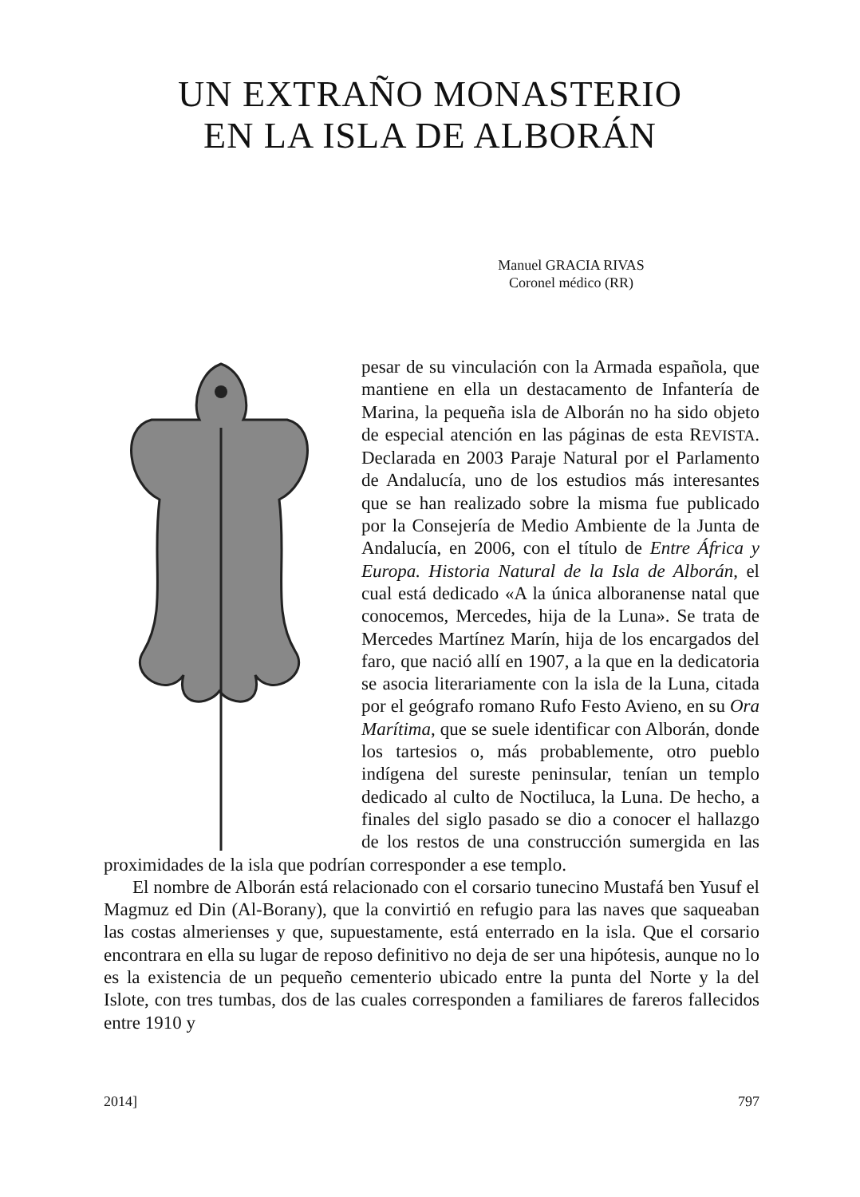UN EXTRAÑO MONASTERIO
EN LA ISLA DE ALBORÁN
Manuel GRACIA RIVAS
Coronel médico (RR)
pesar de su vinculación con la Armada española, que mantiene en ella un destacamento de Infantería de Marina, la pequeña isla de Alborán no ha sido objeto de especial atención en las páginas de esta REVISTA. Declarada en 2003 Paraje Natural por el Parlamento de Andalucía, uno de los estudios más interesantes que se han realizado sobre la misma fue publicado por la Consejería de Medio Ambiente de la Junta de Andalucía, en 2006, con el título de Entre África y Europa. Historia Natural de la Isla de Alborán, el cual está dedicado «A la única alboranense natal que conocemos, Mercedes, hija de la Luna». Se trata de Mercedes Martínez Marín, hija de los encargados del faro, que nació allí en 1907, a la que en la dedicatoria se asocia literariamente con la isla de la Luna, citada por el geógrafo romano Rufo Festo Avieno, en su Ora Marítima, que se suele identificar con Alborán, donde los tartesios o, más probablemente, otro pueblo indígena del sureste peninsular, tenían un templo dedicado al culto de Noctiluca, la Luna. De hecho, a finales del siglo pasado se dio a conocer el hallazgo de los restos de una construcción sumergida en las proximidades de la isla que podrían corresponder a ese templo.
El nombre de Alborán está relacionado con el corsario tunecino Mustafá ben Yusuf el Magmuz ed Din (Al-Borany), que la convirtió en refugio para las naves que saqueaban las costas almerienses y que, supuestamente, está enterrado en la isla. Que el corsario encontrara en ella su lugar de reposo definitivo no deja de ser una hipótesis, aunque no lo es la existencia de un pequeño cementerio ubicado entre la punta del Norte y la del Islote, con tres tumbas, dos de las cuales corresponden a familiares de fareros fallecidos entre 1910 y
2014] 797